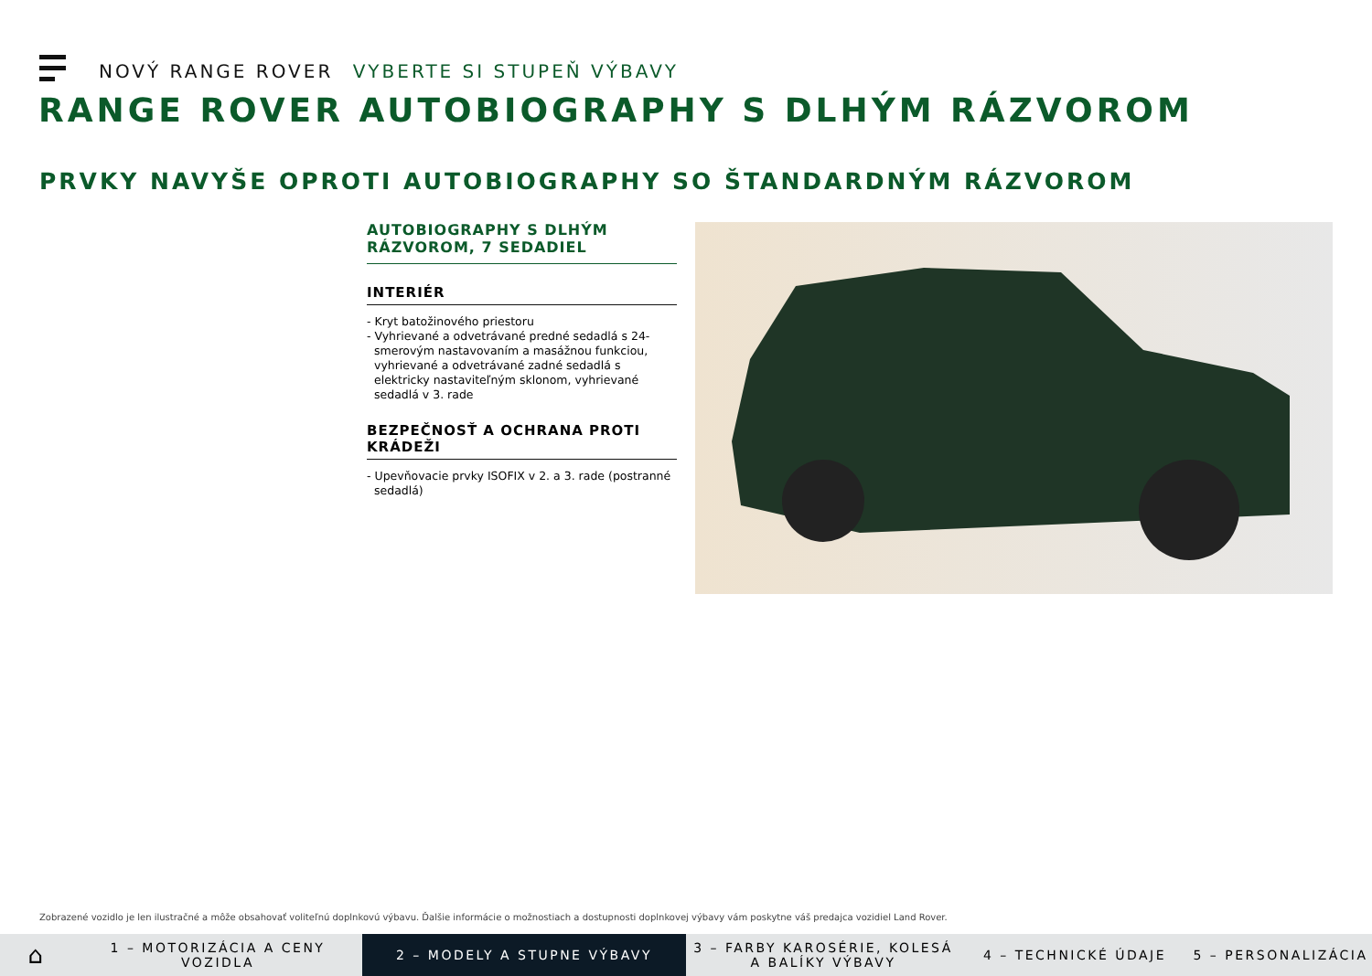NOVÝ RANGE ROVER VYBERTE SI STUPEŇ VÝBAVY
RANGE ROVER AUTOBIOGRAPHY S DLHÝM RÁZVOROM
PRVKY NAVYŠE OPROTI AUTOBIOGRAPHY SO ŠTANDARDNÝM RÁZVOROM
AUTOBIOGRAPHY S DLHÝM RÁZVOROM, 7 SEDADIEL
INTERIÉR
- Kryt batožinového priestoru
- Vyhrievané a odvetrávané predné sedadlá s 24-smerovým nastavovaním a masážnou funkciou, vyhrievané a odvetrávané zadné sedadlá s elektricky nastaviteľným sklonom, vyhrievané sedadlá v 3. rade
BEZPEČNOSŤ A OCHRANA PROTI KRÁDEŽI
- Upevňovacie prvky ISOFIX v 2. a 3. rade (postranné sedadlá)
Zobrazené vozidlo je len ilustračné a môže obsahovať voliteľnú doplnkovú výbavu. Ďalšie informácie o možnostiach a dostupnosti doplnkovej výbavy vám poskytne váš predajca vozidiel Land Rover.
⌂
1 – MOTORIZÁCIA A CENY VOZIDLA
2 – MODELY A STUPNE VÝBAVY
3 – FARBY KAROSÉRIE, KOLESÁ A BALÍKY VÝBAVY
4 – TECHNICKÉ ÚDAJE 5 – PERSONALIZÁCIA